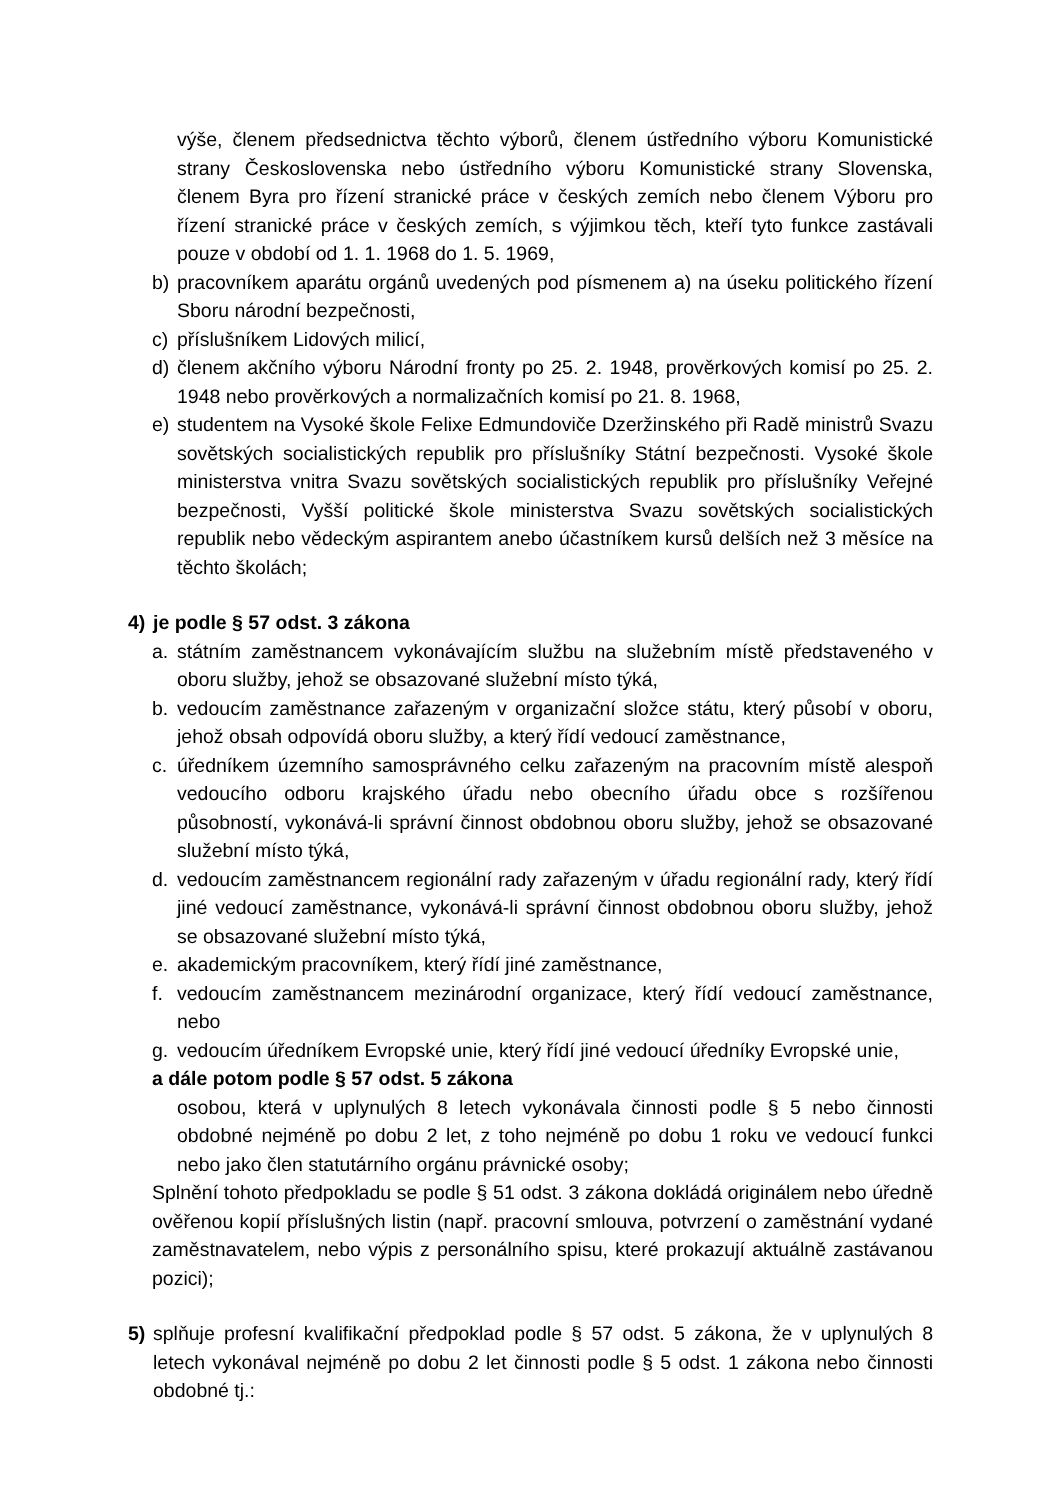výše, členem předsednictva těchto výborů, členem ústředního výboru Komunistické strany Československa nebo ústředního výboru Komunistické strany Slovenska, členem Byra pro řízení stranické práce v českých zemích nebo členem Výboru pro řízení stranické práce v českých zemích, s výjimkou těch, kteří tyto funkce zastávali pouze v období od 1. 1. 1968 do 1. 5. 1969,
b) pracovníkem aparátu orgánů uvedených pod písmenem a) na úseku politického řízení Sboru národní bezpečnosti,
c) příslušníkem Lidových milicí,
d) členem akčního výboru Národní fronty po 25. 2. 1948, prověrkových komisí po 25. 2. 1948 nebo prověrkových a normalizačních komisí po 21. 8. 1968,
e) studentem na Vysoké škole Felixe Edmundoviče Dzeržinského při Radě ministrů Svazu sovětských socialistických republik pro příslušníky Státní bezpečnosti. Vysoké škole ministerstva vnitra Svazu sovětských socialistických republik pro příslušníky Veřejné bezpečnosti, Vyšší politické škole ministerstva Svazu sovětských socialistických republik nebo vědeckým aspirantem anebo účastníkem kursů delších než 3 měsíce na těchto školách;
4) je podle § 57 odst. 3 zákona
a. státním zaměstnancem vykonávajícím službu na služebním místě představeného v oboru služby, jehož se obsazované služební místo týká,
b. vedoucím zaměstnance zařazeným v organizační složce státu, který působí v oboru, jehož obsah odpovídá oboru služby, a který řídí vedoucí zaměstnance,
c. úředníkem územního samosprávného celku zařazeným na pracovním místě alespoň vedoucího odboru krajského úřadu nebo obecního úřadu obce s rozšířenou působností, vykonává-li správní činnost obdobnou oboru služby, jehož se obsazované služební místo týká,
d. vedoucím zaměstnancem regionální rady zařazeným v úřadu regionální rady, který řídí jiné vedoucí zaměstnance, vykonává-li správní činnost obdobnou oboru služby, jehož se obsazované služební místo týká,
e. akademickým pracovníkem, který řídí jiné zaměstnance,
f. vedoucím zaměstnancem mezinárodní organizace, který řídí vedoucí zaměstnance, nebo
g. vedoucím úředníkem Evropské unie, který řídí jiné vedoucí úředníky Evropské unie,
a dále potom podle § 57 odst. 5 zákona
osobou, která v uplynulých 8 letech vykonávala činnosti podle § 5 nebo činnosti obdobné nejméně po dobu 2 let, z toho nejméně po dobu 1 roku ve vedoucí funkci nebo jako člen statutárního orgánu právnické osoby;
Splnění tohoto předpokladu se podle § 51 odst. 3 zákona dokládá originálem nebo úředně ověřenou kopií příslušných listin (např. pracovní smlouva, potvrzení o zaměstnání vydané zaměstnavatelem, nebo výpis z personálního spisu, které prokazují aktuálně zastávanou pozici);
5) splňuje profesní kvalifikační předpoklad podle § 57 odst. 5 zákona, že v uplynulých 8 letech vykonával nejméně po dobu 2 let činnosti podle § 5 odst. 1 zákona nebo činnosti obdobné tj.: